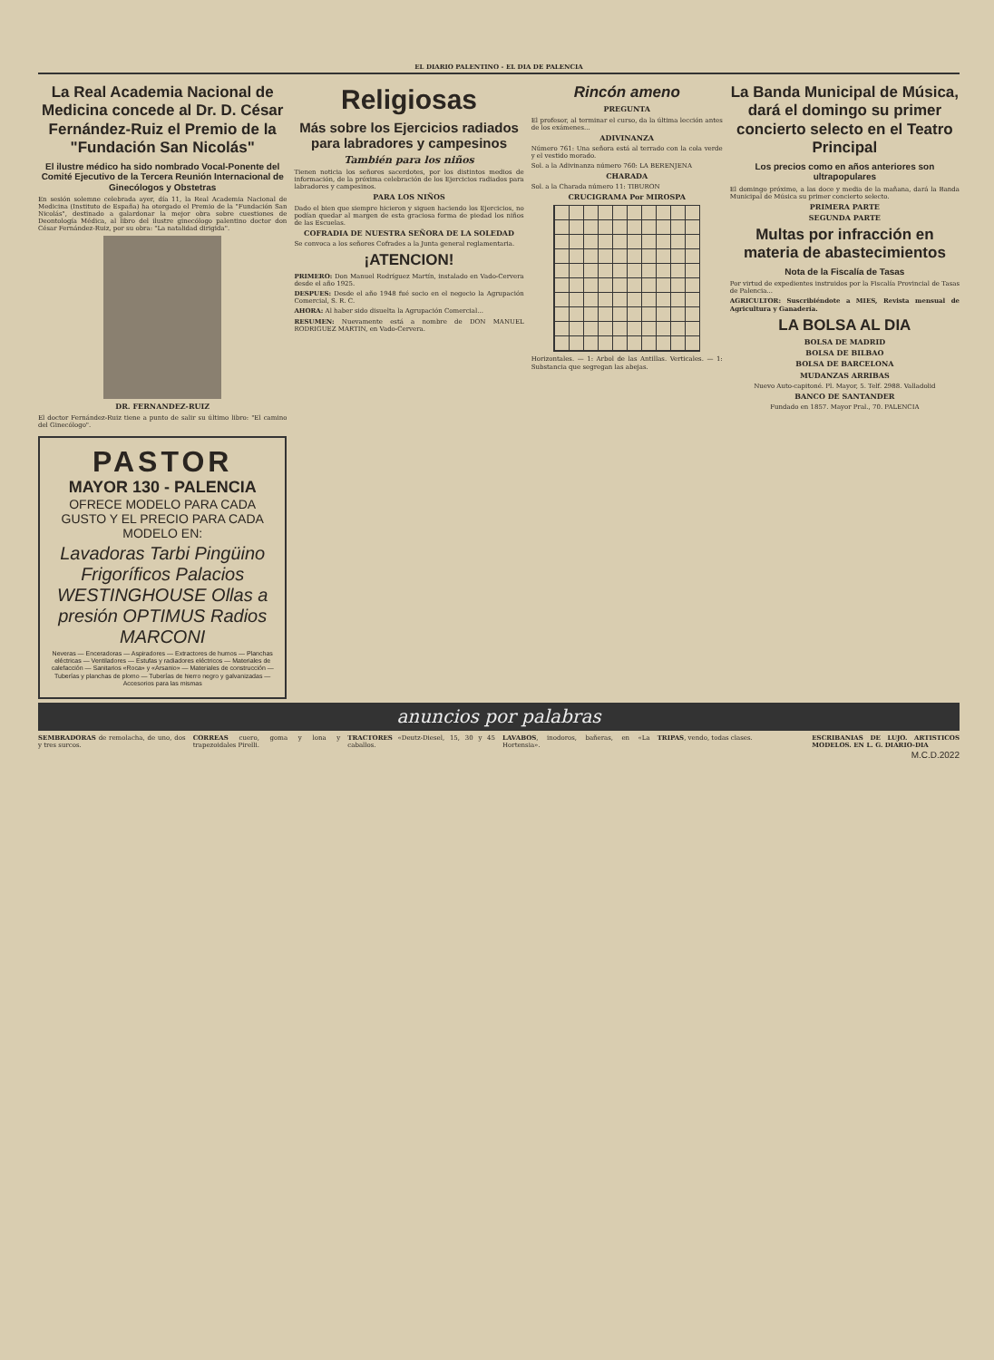EL DIARIO PALENTINO - EL DIA DE PALENCIA
La Real Academia Nacional de Medicina concede al Dr. D. César Fernández-Ruiz el Premio de la "Fundación San Nicolás"
El ilustre médico ha sido nombrado Vocal-Ponente del Comité Ejecutivo de la Tercera Reunión Internacional de Ginecólogos y Obstetras
En sesión solemne celebrada ayer, día 11, la Real Academia Nacional de Medicina (Instituto de España) ha otorgado el Premio de la "Fundación San Nicolás", destinado a galardonar la mejor obra sobre cuestiones de Deontología Médica, al libro del ilustre ginecólogo palentino doctor don César Fernández-Ruiz, por su obra: "La natalidad dirigida".
DR. FERNANDEZ-RUIZ
El doctor Fernández-Ruiz tiene a punto de salir su último libro: "El camino del Ginecólogo".
PASTOR
MAYOR 130 - PALENCIA
OFRECE MODELO PARA CADA GUSTO Y EL PRECIO PARA CADA MODELO EN:
Lavadoras Tarbi Pingüino Frigoríficos Palacios WESTINGHOUSE Ollas a presión OPTIMUS Radios MARCONI
Neveras — Enceradoras — Aspiradores — Extractores de humos — Planchas eléctricas — Ventiladores — Estufas y radiadores eléctricos — Materiales de calefacción — Sanitarios «Roca» y «Arsanio» — Materiales de construcción — Tuberías y planchas de plomo — Tuberías de hierro negro y galvanizadas — Accesorios para las mismas
Religiosas
Más sobre los Ejercicios radiados para labradores y campesinos
También para los niños
Tienen noticia los señores sacerdotes, por los distintos medios de información, de la próxima celebración de los Ejercicios radiados para labradores y campesinos.
PARA LOS NIÑOS
Dado el bien que siempre hicieron y siguen haciendo los Ejercicios, no podían quedar al margen de esta graciosa forma de piedad los niños de las Escuelas.
COFRADIA DE NUESTRA SEÑORA DE LA SOLEDAD
Se convoca a los señores Cofrades a la Junta general reglamentaria.
¡ATENCION!
PRIMERO: Don Manuel Rodríguez Martín, instalado en Vado-Cervera desde el año 1925.
DESPUES: Desde el año 1948 fué socio en el negocio la Agrupación Comercial, S. R. C.
AHORA: Al haber sido disuelta la Agrupación Comercial...
RESUMEN: Nuevamente está a nombre de DON MANUEL RODRIGUEZ MARTIN, en Vado-Cervera.
Rincón ameno
PREGUNTA
El profesor, al terminar el curso, da la última lección antes de los exámenes...
ADIVINANZA
Número 761: Una señora está al terrado con la cola verde y el vestido morado.
Sol. a la Adivinanza número 760: LA BERENJENA
CHARADA
Sol. a la Charada número 11: TIBURON
CRUCIGRAMA Por MIROSPA
Horizontales. — 1: Arbol de las Antillas. Verticales. — 1: Substancia que segregan las abejas.
La Banda Municipal de Música, dará el domingo su primer concierto selecto en el Teatro Principal
Los precios como en años anteriores son ultrapopulares
El domingo próximo, a las doce y media de la mañana, dará la Banda Municipal de Música su primer concierto selecto.
PRIMERA PARTE
SEGUNDA PARTE
Multas por infracción en materia de abastecimientos
Nota de la Fiscalía de Tasas
Por virtud de expedientes instruidos por la Fiscalía Provincial de Tasas de Palencia...
AGRICULTOR: Suscribiéndote a MIES, Revista mensual de Agricultura y Ganadería.
LA BOLSA AL DIA
BOLSA DE MADRID
BOLSA DE BILBAO
BOLSA DE BARCELONA
MUDANZAS ARRIBAS
Nuevo Auto-capitoné. Pl. Mayor, 5. Telf. 2988. Valladolid
BANCO DE SANTANDER
Fundado en 1857. Mayor Pral., 70. PALENCIA
anuncios por palabras
SEMBRADORAS de remolacha, de uno, dos y tres surcos.
CORREAS cuero, goma y lona y trapezoidales Pirelli.
TRACTORES «Deutz-Diesel, 15, 30 y 45 caballos.
LAVABOS, inodoros, bañeras, en «La Hortensia».
TRIPAS, vendo, todas clases.
ESCRIBANIAS DE LUJO. ARTISTICOS MODELOS. EN L. G. DIARIO-DIA
M.C.D.2022